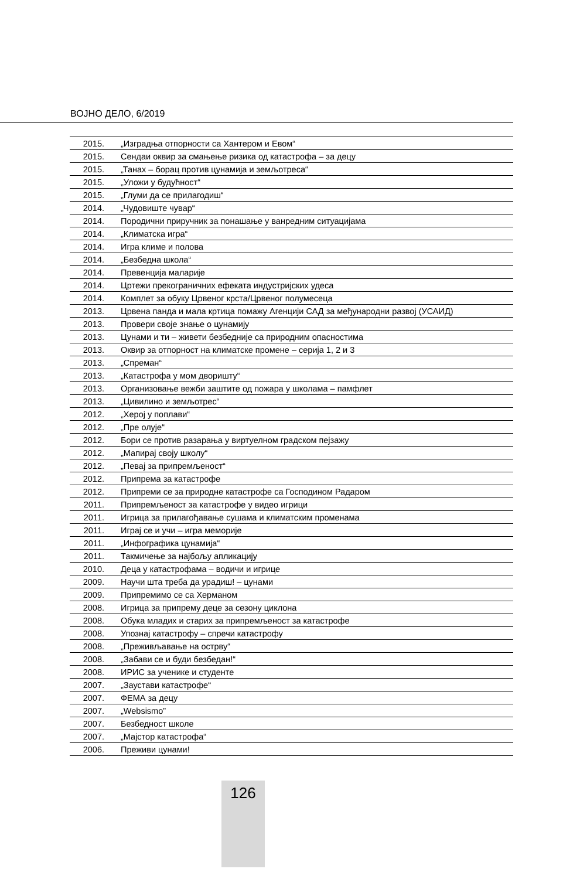ВОЈНО ДЕЛО, 6/2019
| 2015. | „Изградња отпорности са Хантером и Евом“ |
| 2015. | Сендаи оквир за смањење ризика од катастрофа – за децу |
| 2015. | „Танах – борац против цунамија и земљотреса“ |
| 2015. | „Уложи у будућност“ |
| 2015. | „Глуми да се прилагодиш“ |
| 2014. | „Чудовиште чувар“ |
| 2014. | Породични приручник за понашање у ванредним ситуацијама |
| 2014. | „Климатска игра“ |
| 2014. | Игра климе и полова |
| 2014. | „Безбедна школа“ |
| 2014. | Превенција маларије |
| 2014. | Цртежи прекограничних ефеката индустријских удеса |
| 2014. | Комплет за обуку Црвеног крста/Црвеног полумесеца |
| 2013. | Црвена панда и мала кртица помажу Агенцији САД за међународни развој (УСАИД) |
| 2013. | Провери своје знање о цунамију |
| 2013. | Цунами и ти – живети безбедније са природним опасностима |
| 2013. | Оквир за отпорност на климатске промене – серија 1, 2 и 3 |
| 2013. | „Спреман“ |
| 2013. | „Катастрофа у мом дворишту“ |
| 2013. | Организовање вежби заштите од пожара у школама – памфлет |
| 2013. | „Цивилино и земљотрес“ |
| 2012. | „Херој у поплави“ |
| 2012. | „Пре олује“ |
| 2012. | Бори се против разарања у виртуелном градском пејзажу |
| 2012. | „Мапирај своју школу“ |
| 2012. | „Певај за припремљеност“ |
| 2012. | Припрема за катастрофе |
| 2012. | Припреми се за природне катастрофе са Господином Радаром |
| 2011. | Припремљеност за катастрофе у видео игрици |
| 2011. | Игрица за прилагођавање сушама и климатским променама |
| 2011. | Играј се и учи – игра меморије |
| 2011. | „Инфографика цунамија“ |
| 2011. | Такмичење за најбољу апликацију |
| 2010. | Деца у катастрофама – водичи и игрице |
| 2009. | Научи шта треба да урадиш! – цунами |
| 2009. | Припремимо се са Херманом |
| 2008. | Игрица за припрему деце за сезону циклона |
| 2008. | Обука младих и старих за припремљеност за катастрофе |
| 2008. | Упознај катастрофу – спречи катастрофу |
| 2008. | „Преживљавање на острву“ |
| 2008. | „Забави се и буди безбедан!“ |
| 2008. | ИРИС за ученике и студенте |
| 2007. | „Заустави катастрофе“ |
| 2007. | ФЕМА за децу |
| 2007. | „Websismo” |
| 2007. | Безбедност школе |
| 2007. | „Мајстор катастрофа“ |
| 2006. | Преживи цунами! |
126